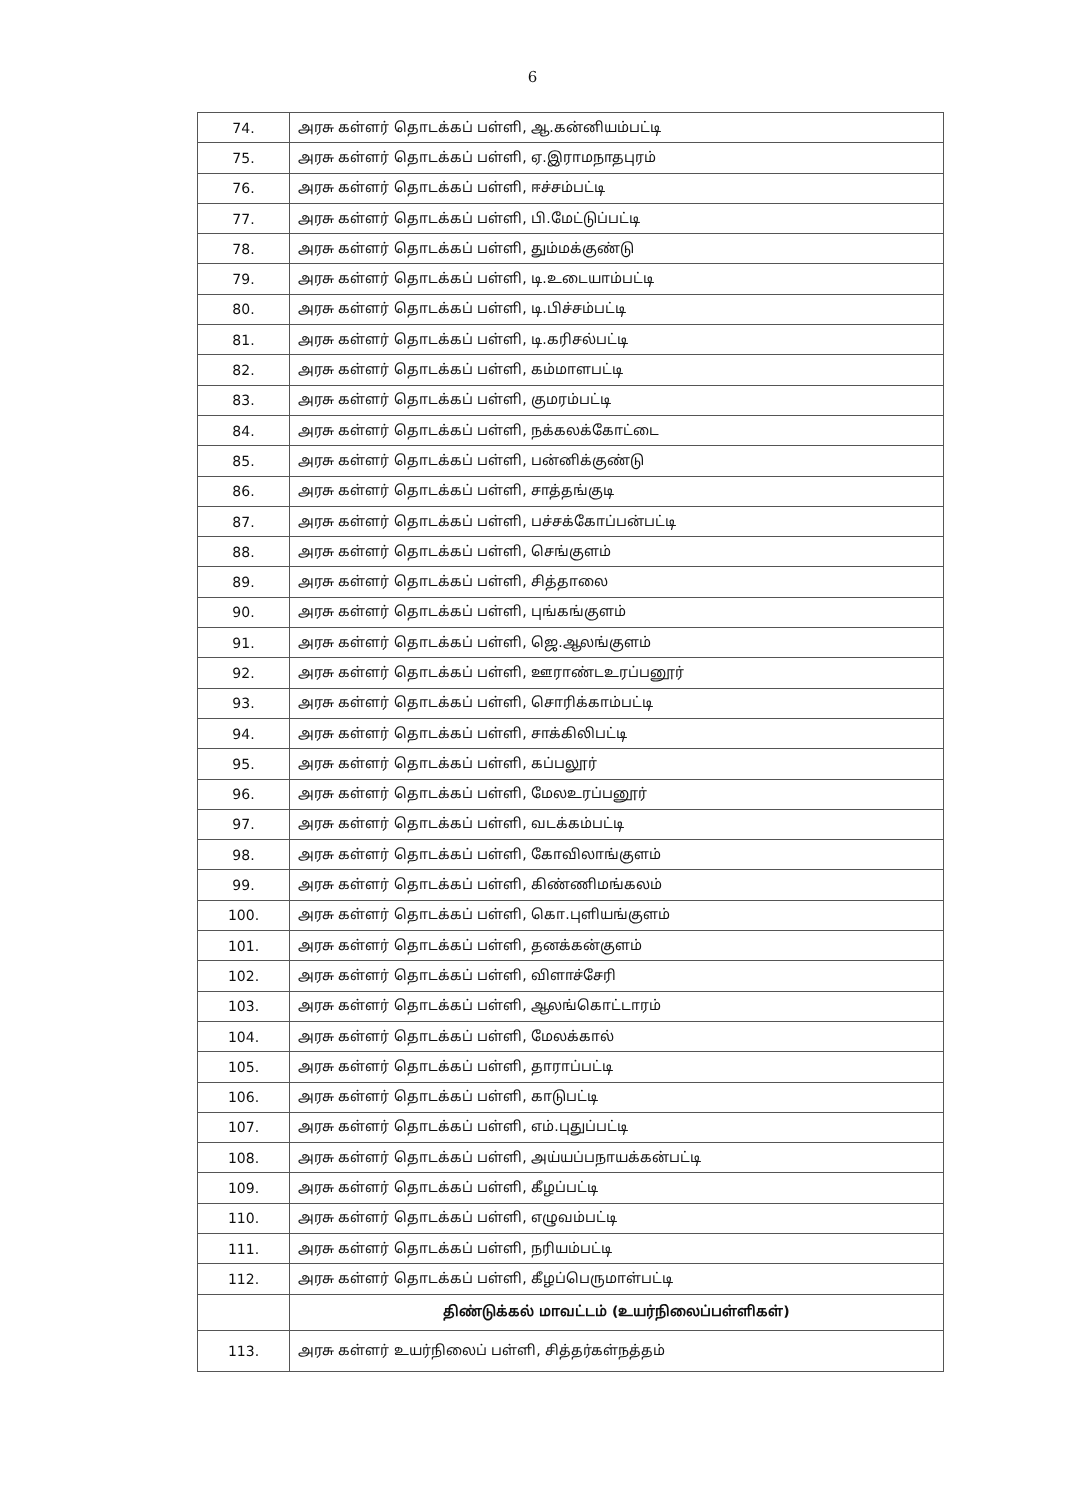6
| 74. | அரசு கள்ளர் தொடக்கப் பள்ளி, ஆ.கன்னியம்பட்டி |
| 75. | அரசு கள்ளர் தொடக்கப் பள்ளி, ஏ.இராமநாதபுரம் |
| 76. | அரசு கள்ளர் தொடக்கப் பள்ளி, ஈச்சம்பட்டி |
| 77. | அரசு கள்ளர் தொடக்கப் பள்ளி, பி.மேட்டுப்பட்டி |
| 78. | அரசு கள்ளர் தொடக்கப் பள்ளி, தும்மக்குண்டு |
| 79. | அரசு கள்ளர் தொடக்கப் பள்ளி, டி.உடையாம்பட்டி |
| 80. | அரசு கள்ளர் தொடக்கப் பள்ளி, டி.பிச்சம்பட்டி |
| 81. | அரசு கள்ளர் தொடக்கப் பள்ளி, டி.கரிசல்பட்டி |
| 82. | அரசு கள்ளர் தொடக்கப் பள்ளி, கம்மாளபட்டி |
| 83. | அரசு கள்ளர் தொடக்கப் பள்ளி, குமரம்பட்டி |
| 84. | அரசு கள்ளர் தொடக்கப் பள்ளி, நக்கலக்கோட்டை |
| 85. | அரசு கள்ளர் தொடக்கப் பள்ளி, பன்னிக்குண்டு |
| 86. | அரசு கள்ளர் தொடக்கப் பள்ளி, சாத்தங்குடி |
| 87. | அரசு கள்ளர் தொடக்கப் பள்ளி, பச்சக்கோப்பன்பட்டி |
| 88. | அரசு கள்ளர் தொடக்கப் பள்ளி, செங்குளம் |
| 89. | அரசு கள்ளர் தொடக்கப் பள்ளி, சித்தாலை |
| 90. | அரசு கள்ளர் தொடக்கப் பள்ளி, புங்கங்குளம் |
| 91. | அரசு கள்ளர் தொடக்கப் பள்ளி, ஜெ.ஆலங்குளம் |
| 92. | அரசு கள்ளர் தொடக்கப் பள்ளி, ஊராண்டஉரப்பனூர் |
| 93. | அரசு கள்ளர் தொடக்கப் பள்ளி, சொரிக்காம்பட்டி |
| 94. | அரசு கள்ளர் தொடக்கப் பள்ளி, சாக்கிலிபட்டி |
| 95. | அரசு கள்ளர் தொடக்கப் பள்ளி, கப்பலூர் |
| 96. | அரசு கள்ளர் தொடக்கப் பள்ளி, மேலஉரப்பனூர் |
| 97. | அரசு கள்ளர் தொடக்கப் பள்ளி, வடக்கம்பட்டி |
| 98. | அரசு கள்ளர் தொடக்கப் பள்ளி, கோவிலாங்குளம் |
| 99. | அரசு கள்ளர் தொடக்கப் பள்ளி, கிண்ணிமங்கலம் |
| 100. | அரசு கள்ளர் தொடக்கப் பள்ளி, கொ.புளியங்குளம் |
| 101. | அரசு கள்ளர் தொடக்கப் பள்ளி, தனக்கன்குளம் |
| 102. | அரசு கள்ளர் தொடக்கப் பள்ளி, விளாச்சேரி |
| 103. | அரசு கள்ளர் தொடக்கப் பள்ளி, ஆலங்கொட்டாரம் |
| 104. | அரசு கள்ளர் தொடக்கப் பள்ளி, மேலக்கால் |
| 105. | அரசு கள்ளர் தொடக்கப் பள்ளி, தாராப்பட்டி |
| 106. | அரசு கள்ளர் தொடக்கப் பள்ளி, காடுபட்டி |
| 107. | அரசு கள்ளர் தொடக்கப் பள்ளி, எம்.புதுப்பட்டி |
| 108. | அரசு கள்ளர் தொடக்கப் பள்ளி, அய்யப்பநாயக்கன்பட்டி |
| 109. | அரசு கள்ளர் தொடக்கப் பள்ளி, கீழப்பட்டி |
| 110. | அரசு கள்ளர் தொடக்கப் பள்ளி, எழுவம்பட்டி |
| 111. | அரசு கள்ளர் தொடக்கப் பள்ளி, நரியம்பட்டி |
| 112. | அரசு கள்ளர் தொடக்கப் பள்ளி, கீழப்பெருமாள்பட்டி |
| | திண்டுக்கல் மாவட்டம் (உயர்நிலைப்பள்ளிகள்) |
| 113. | அரசு கள்ளர் உயர்நிலைப் பள்ளி, சித்தர்கள்நத்தம் |